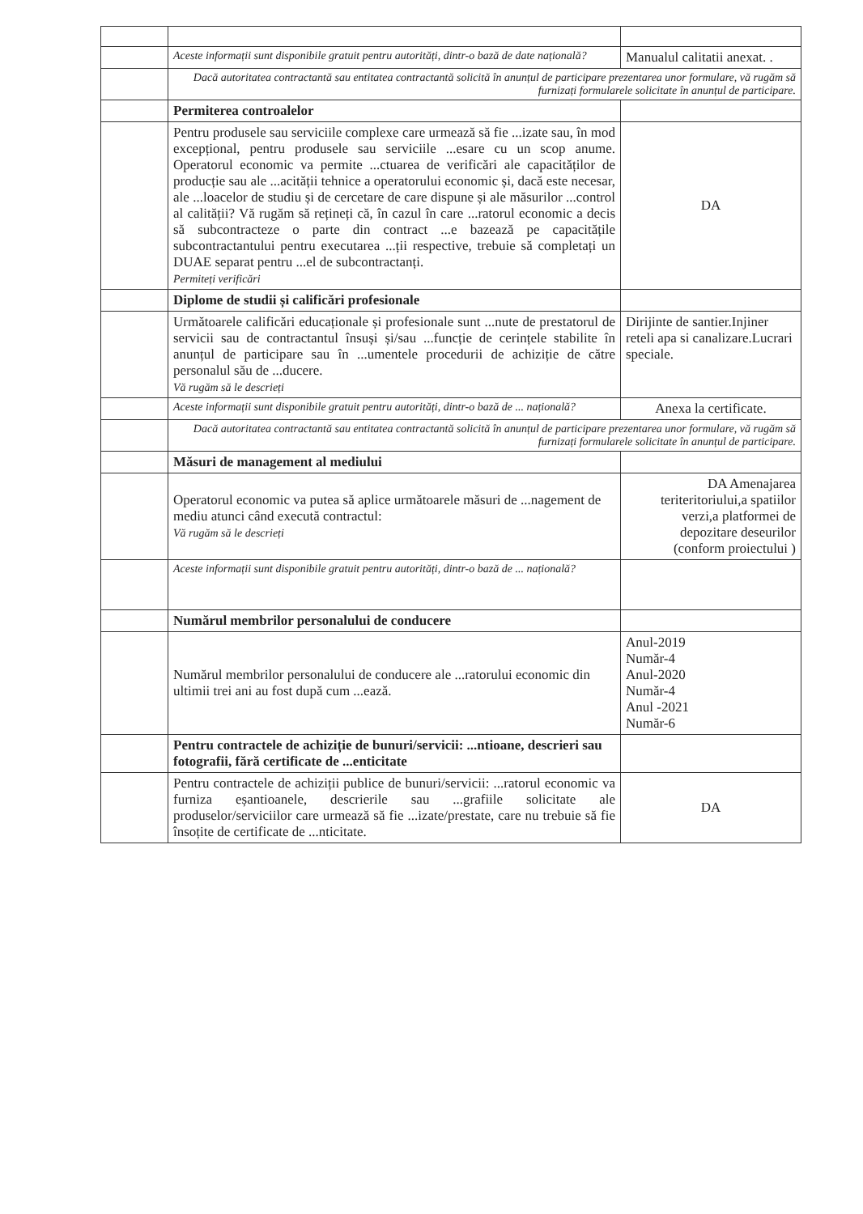| | Aceste informații sunt disponibile gratuit pentru autorități, dintr-o bază de date națională? | Manualul calitatii anexat. . |
| | Dacă autoritatea contractantă sau entitatea contractantă solicită în anunțul de participare prezentarea unor formulare, vă rugăm să furnizați formularele solicitate în anunțul de participare. | |
| | Permiterea controalelor | |
| | Pentru produsele sau serviciile complexe care urmează să fie ...izate sau, în mod excepțional, pentru produsele sau serviciile ...esare cu un scop anume. Operatorul economic va permite ...ctuarea de verificări ale capacităților de producție sau ale ...acității tehnice a operatorului economic și, dacă este necesar, ale ...loacelor de studiu și de cercetare de care dispune și ale măsurilor ...control al calității? Vă rugăm să rețineți că, în cazul în care ...ratorul economic a decis să subcontracteze o parte din contract ...e bazează pe capacitățile subcontractantului pentru executarea ...ții respective, trebuie să completați un DUAE separat pentru ...el de subcontractanți. Permiteți verificări | DA |
| | Diplome de studii și calificări profesionale | |
| | Următoarele calificări educaționale și profesionale sunt ...nute de prestatorul de servicii sau de contractantul însuși și/sau ...funcție de cerințele stabilite în anunțul de participare sau în ...umentele procedurii de achiziție de către personalul său de ...ducere. Vă rugăm să le descrieți | Dirijinte de santier.Injiner reteli apa si canalizare.Lucrari speciale. |
| | Aceste informații sunt disponibile gratuit pentru autorități, dintr-o bază de ... națională? | Anexa la certificate. |
| | Dacă autoritatea contractantă sau entitatea contractantă solicită în anunțul de participare prezentarea unor formulare, vă rugăm să furnizați formularele solicitate în anunțul de participare. | |
| | Măsuri de management al mediului | |
| | Operatorul economic va putea să aplice următoarele măsuri de ...nagement de mediu atunci când execută contractul: Vă rugăm să le descrieți | DA Amenajarea teriteritoriului,a spatiilor verzi,a platformei de depozitare deseurilor (conform proiectului ) |
| | Aceste informații sunt disponibile gratuit pentru autorități, dintr-o bază de ... națională? | |
| | Numărul membrilor personalului de conducere | |
| | Numărul membrilor personalului de conducere ale ...ratorului economic din ultimii trei ani au fost după cum ...ează. | Anul-2019 Număr-4 Anul-2020 Număr-4 Anul -2021 Număr-6 |
| | Pentru contractele de achiziție de bunuri/servicii: ...ntioane, descrieri sau fotografii, fără certificate de ...enticitate | |
| | Pentru contractele de achiziții publice de bunuri/servicii: ...ratorul economic va furniza eșantioanele, descrierile sau ...grafiile solicitate ale produselor/serviciilor care urmează să fie ...izate/prestate, care nu trebuie să fie însoțite de certificate de ...nticitate. | DA |